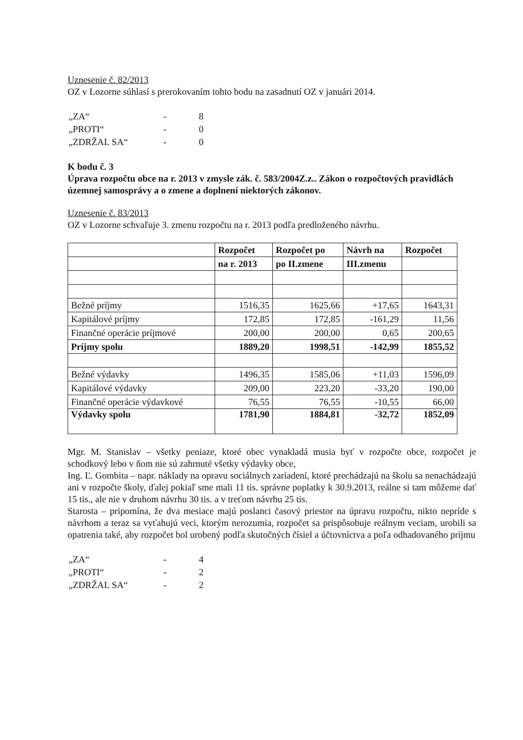Uznesenie č. 82/2013
OZ v Lozorne súhlasí s prerokovaním tohto bodu na zasadnutí OZ v januári 2014.
| „ZA“ | - | 8 |
| „PROTI“ | - | 0 |
| „ZDRŽAL SA“ | - | 0 |
K bodu č. 3
Úprava rozpočtu obce na r. 2013 v zmysle zák. č. 583/2004Z.z.. Zákon o rozpočtových pravidlách územnej samosprávy a o zmene a doplnení niektorých zákonov.
Uznesenie č. 83/2013
OZ v Lozorne schvaľuje 3. zmenu rozpočtu na r. 2013 podľa predloženého návrhu.
| | Rozpočet | Rozpočet po | Návrh na | Rozpočet |
| --- | --- | --- | --- | --- |
| | na r. 2013 | po II.zmene | III.zmenu | |
| Bežné príjmy | 1516,35 | 1625,66 | +17,65 | 1643,31 |
| Kapitálové príjmy | 172,85 | 172,85 | -161,29 | 11,56 |
| Finančné operácie príjmové | 200,00 | 200,00 | 0,65 | 200,65 |
| Príjmy spolu | 1889,20 | 1998,51 | -142,99 | 1855,52 |
| Bežné výdavky | 1496,35 | 1585,06 | +11,03 | 1596,09 |
| Kapitálové výdavky | 209,00 | 223,20 | -33,20 | 190,00 |
| Finančné operácie výdavkové | 76,55 | 76,55 | -10,55 | 66,00 |
| Výdavky spolu | 1781,90 | 1884,81 | -32,72 | 1852,09 |
Mgr. M. Stanislav – všetky peniaze, ktoré obec vynakladá musia byť v rozpočte obce, rozpočet je schodkový lebo v ňom nie sú zahrnuté všetky výdavky obce,
Ing. Ľ. Gombita – napr. náklady na opravu sociálnych zariadení, ktoré prechádzajú na školu sa nenachádzajú ani v rozpočte školy, ďalej pokiaľ sme mali 11 tis. správne poplatky k 30.9.2013, reálne si tam môžeme dať 15 tis., ale nie v druhom návrhu 30 tis. a v treťom návrhu 25 tis.
Starosta – pripomína, že dva mesiace majú poslanci časový priestor na úpravu rozpočtu, nikto nepríde s návrhom a teraz sa vyťahujú veci, ktorým nerozumia, rozpočet sa prispôsobuje reálnym veciam, urobili sa opatrenia také, aby rozpočet bol urobený podľa skutočných čísiel a účtovníctva a poľa odhadovaného príjmu
| „ZA“ | - | 4 |
| „PROTI“ | - | 2 |
| „ZDRŽAL SA“ | - | 2 |